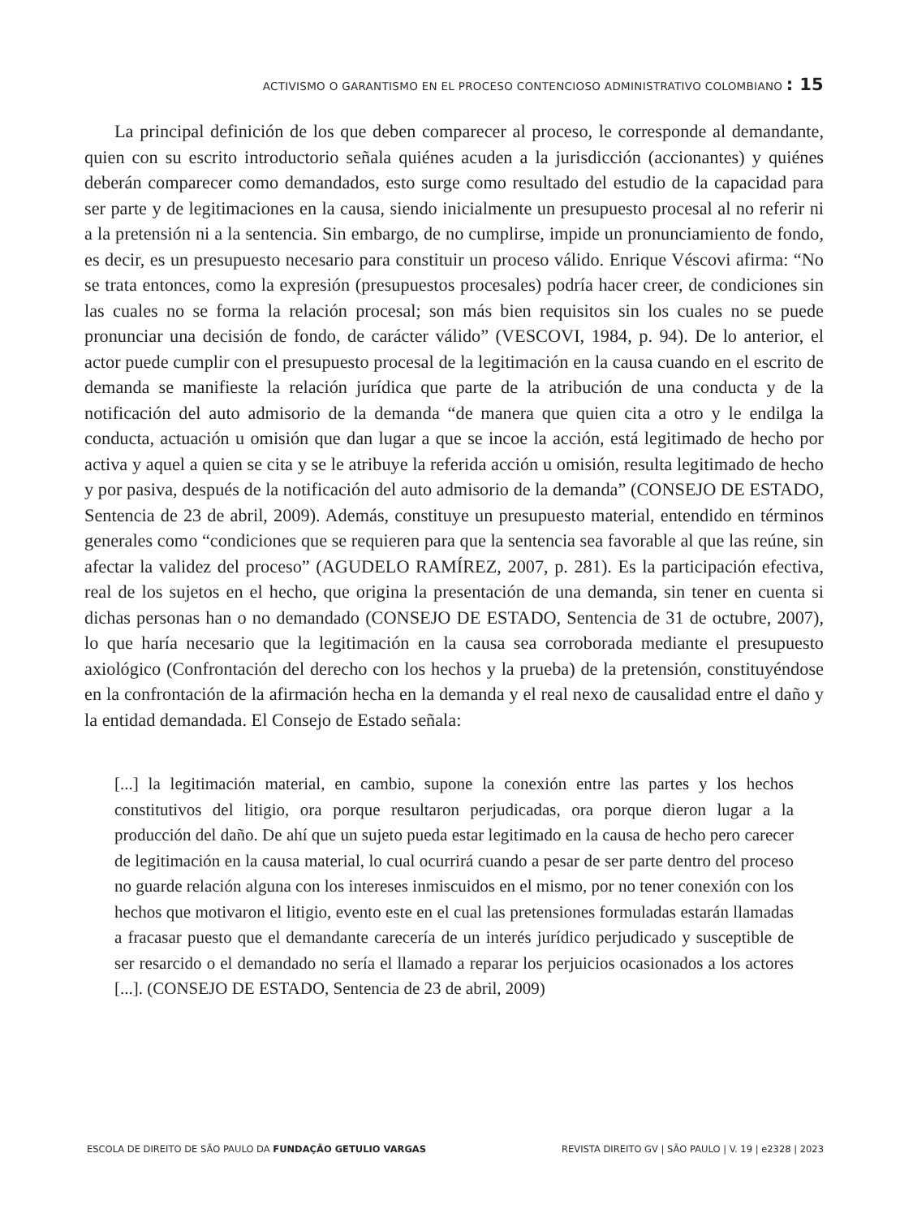ACTIVISMO O GARANTISMO EN EL PROCESO CONTENCIOSO ADMINISTRATIVO COLOMBIANO : 15
La principal definición de los que deben comparecer al proceso, le corresponde al demandante, quien con su escrito introductorio señala quiénes acuden a la jurisdicción (accionantes) y quiénes deberán comparecer como demandados, esto surge como resultado del estudio de la capacidad para ser parte y de legitimaciones en la causa, siendo inicialmente un presupuesto procesal al no referir ni a la pretensión ni a la sentencia. Sin embargo, de no cumplirse, impide un pronunciamiento de fondo, es decir, es un presupuesto necesario para constituir un proceso válido. Enrique Véscovi afirma: “No se trata entonces, como la expresión (presupuestos procesales) podría hacer creer, de condiciones sin las cuales no se forma la relación procesal; son más bien requisitos sin los cuales no se puede pronunciar una decisión de fondo, de carácter válido” (VESCOVI, 1984, p. 94). De lo anterior, el actor puede cumplir con el presupuesto procesal de la legitimación en la causa cuando en el escrito de demanda se manifieste la relación jurídica que parte de la atribución de una conducta y de la notificación del auto admisorio de la demanda “de manera que quien cita a otro y le endilga la conducta, actuación u omisión que dan lugar a que se incoe la acción, está legitimado de hecho por activa y aquel a quien se cita y se le atribuye la referida acción u omisión, resulta legitimado de hecho y por pasiva, después de la notificación del auto admisorio de la demanda” (CONSEJO DE ESTADO, Sentencia de 23 de abril, 2009). Además, constituye un presupuesto material, entendido en términos generales como “condiciones que se requieren para que la sentencia sea favorable al que las reúne, sin afectar la validez del proceso” (AGUDELO RAMÍREZ, 2007, p. 281). Es la participación efectiva, real de los sujetos en el hecho, que origina la presentación de una demanda, sin tener en cuenta si dichas personas han o no demandado (CONSEJO DE ESTADO, Sentencia de 31 de octubre, 2007), lo que haría necesario que la legitimación en la causa sea corroborada mediante el presupuesto axiológico (Confrontación del derecho con los hechos y la prueba) de la pretensión, constituyéndose en la confrontación de la afirmación hecha en la demanda y el real nexo de causalidad entre el daño y la entidad demandada. El Consejo de Estado señala:
[...] la legitimación material, en cambio, supone la conexión entre las partes y los hechos constitutivos del litigio, ora porque resultaron perjudicadas, ora porque dieron lugar a la producción del daño. De ahí que un sujeto pueda estar legitimado en la causa de hecho pero carecer de legitimación en la causa material, lo cual ocurrirá cuando a pesar de ser parte dentro del proceso no guarde relación alguna con los intereses inmiscuidos en el mismo, por no tener conexión con los hechos que motivaron el litigio, evento este en el cual las pretensiones formuladas estarán llamadas a fracasar puesto que el demandante carecería de un interés jurídico perjudicado y susceptible de ser resarcido o el demandado no sería el llamado a reparar los perjuicios ocasionados a los actores [...]. (CONSEJO DE ESTADO, Sentencia de 23 de abril, 2009)
ESCOLA DE DIREITO DE SÃO PAULO DA FUNDAÇÃO GETULIO VARGAS REVISTA DIREITO GV | SÃO PAULO | V. 19 | e2328 | 2023